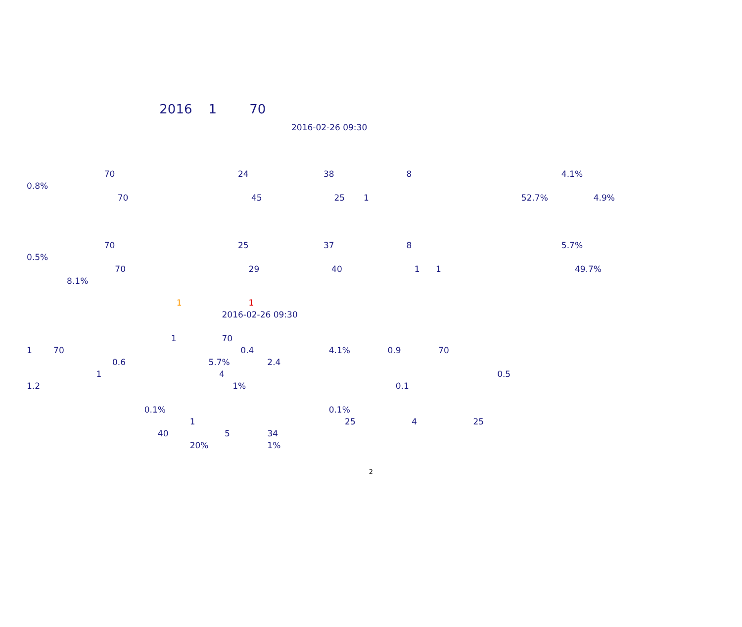2016 1 70
2016-02-26 09:30
70 24 38 8 4.1%
0.8%
70 45 25 1 52.7% 4.9%
70 25 37 8 5.7%
0.5%
70 29 40 1 1 49.7%
8.1%
1 1
2016-02-26 09:30
1 70
1 70 0.4 4.1% 0.9 70
0.6 5.7% 2.4
1 4 0.5
1.2 1% 0.1
0.1% 0.1%
1 25 4 25
40 5 34
20% 1%
2